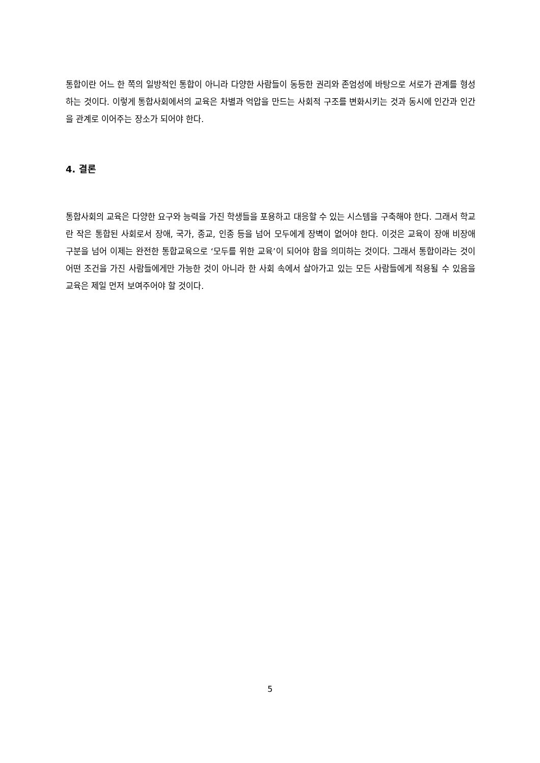통합이란 어느 한 쪽의 일방적인 통합이 아니라 다양한 사람들이 동등한 권리와 존엄성에 바탕으로 서로가 관계를 형성하는 것이다. 이렇게 통합사회에서의 교육은 차별과 억압을 만드는 사회적 구조를 변화시키는 것과 동시에 인간과 인간을 관계로 이어주는 장소가 되어야 한다.
4. 결론
통합사회의 교육은 다양한 요구와 능력을 가진 학생들을 포용하고 대응할 수 있는 시스템을 구축해야 한다. 그래서 학교란 작은 통합된 사회로서 장애, 국가, 종교, 인종 등을 넘어 모두에게 장벽이 없어야 한다. 이것은 교육이 장애 비장애 구분을 넘어 이제는 완전한 통합교육으로 ‘모두를 위한 교육’이 되어야 함을 의미하는 것이다. 그래서 통합이라는 것이 어떤 조건을 가진 사람들에게만 가능한 것이 아니라 한 사회 속에서 살아가고 있는 모든 사람들에게 적용될 수 있음을 교육은 제일 먼저 보여주어야 할 것이다.
5